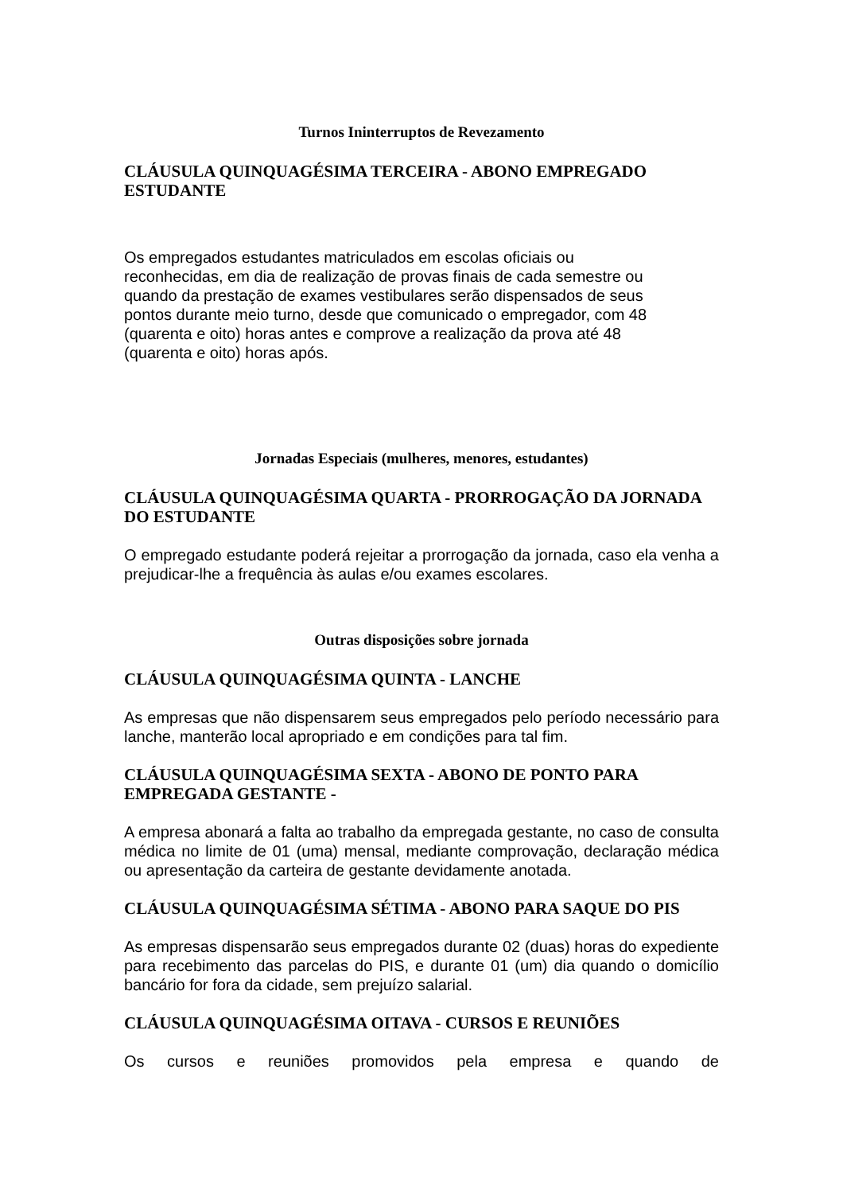Turnos Ininterruptos de Revezamento
CLÁUSULA QUINQUAGÉSIMA TERCEIRA - ABONO EMPREGADO ESTUDANTE
Os empregados estudantes matriculados em escolas oficiais ou
reconhecidas, em dia de realização de provas finais de cada semestre ou
quando da prestação de exames vestibulares serão dispensados de seus
pontos durante meio turno, desde que comunicado o empregador, com 48
(quarenta e oito) horas antes e comprove a realização da prova até 48
(quarenta e oito) horas após.
Jornadas Especiais (mulheres, menores, estudantes)
CLÁUSULA QUINQUAGÉSIMA QUARTA - PRORROGAÇÃO DA JORNADA DO ESTUDANTE
O empregado estudante poderá rejeitar a prorrogação da jornada, caso ela venha a prejudicar-lhe a frequência às aulas e/ou exames escolares.
Outras disposições sobre jornada
CLÁUSULA QUINQUAGÉSIMA QUINTA - LANCHE
As empresas que não dispensarem seus empregados pelo período necessário para lanche, manterão local apropriado e em condições para tal fim.
CLÁUSULA QUINQUAGÉSIMA SEXTA - ABONO DE PONTO PARA EMPREGADA GESTANTE -
A empresa abonará a falta ao trabalho da empregada gestante, no caso de consulta médica no limite de 01 (uma) mensal, mediante comprovação, declaração médica ou apresentação da carteira de gestante devidamente anotada.
CLÁUSULA QUINQUAGÉSIMA SÉTIMA - ABONO PARA SAQUE DO PIS
As empresas dispensarão seus empregados durante 02 (duas) horas do expediente para recebimento das parcelas do PIS, e durante 01 (um) dia quando o domicílio bancário for fora da cidade, sem prejuízo salarial.
CLÁUSULA QUINQUAGÉSIMA OITAVA - CURSOS E REUNIÕES
Os cursos e reuniões promovidos pela empresa e quando de